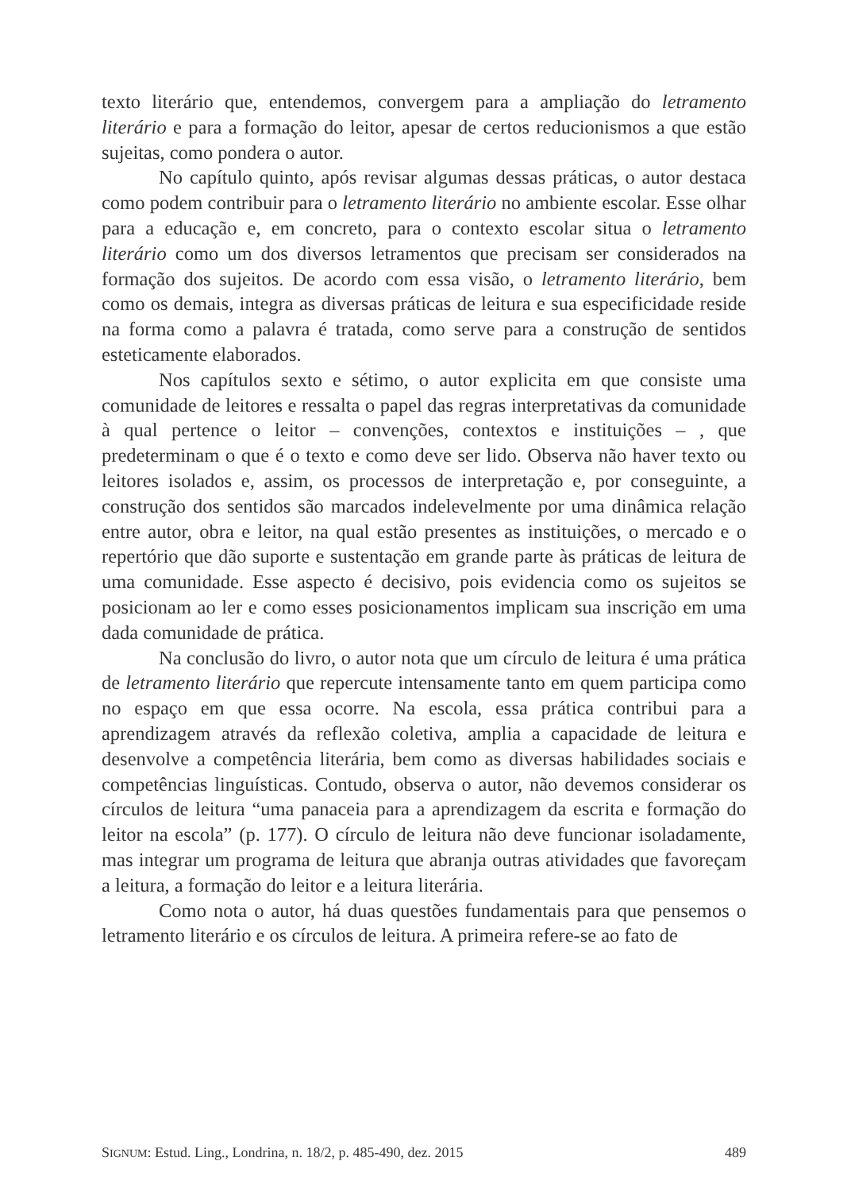texto literário que, entendemos, convergem para a ampliação do letramento literário e para a formação do leitor, apesar de certos reducionismos a que estão sujeitas, como pondera o autor.
No capítulo quinto, após revisar algumas dessas práticas, o autor destaca como podem contribuir para o letramento literário no ambiente escolar. Esse olhar para a educação e, em concreto, para o contexto escolar situa o letramento literário como um dos diversos letramentos que precisam ser considerados na formação dos sujeitos. De acordo com essa visão, o letramento literário, bem como os demais, integra as diversas práticas de leitura e sua especificidade reside na forma como a palavra é tratada, como serve para a construção de sentidos esteticamente elaborados.
Nos capítulos sexto e sétimo, o autor explicita em que consiste uma comunidade de leitores e ressalta o papel das regras interpretativas da comunidade à qual pertence o leitor – convenções, contextos e instituições – , que predeterminam o que é o texto e como deve ser lido. Observa não haver texto ou leitores isolados e, assim, os processos de interpretação e, por conseguinte, a construção dos sentidos são marcados indelevelmente por uma dinâmica relação entre autor, obra e leitor, na qual estão presentes as instituições, o mercado e o repertório que dão suporte e sustentação em grande parte às práticas de leitura de uma comunidade. Esse aspecto é decisivo, pois evidencia como os sujeitos se posicionam ao ler e como esses posicionamentos implicam sua inscrição em uma dada comunidade de prática.
Na conclusão do livro, o autor nota que um círculo de leitura é uma prática de letramento literário que repercute intensamente tanto em quem participa como no espaço em que essa ocorre. Na escola, essa prática contribui para a aprendizagem através da reflexão coletiva, amplia a capacidade de leitura e desenvolve a competência literária, bem como as diversas habilidades sociais e competências linguísticas. Contudo, observa o autor, não devemos considerar os círculos de leitura “uma panaceia para a aprendizagem da escrita e formação do leitor na escola” (p. 177). O círculo de leitura não deve funcionar isoladamente, mas integrar um programa de leitura que abranja outras atividades que favoreçam a leitura, a formação do leitor e a leitura literária.
Como nota o autor, há duas questões fundamentais para que pensemos o letramento literário e os círculos de leitura. A primeira refere-se ao fato de
SIGNUM: Estud. Ling., Londrina, n. 18/2, p. 485-490, dez. 2015 489